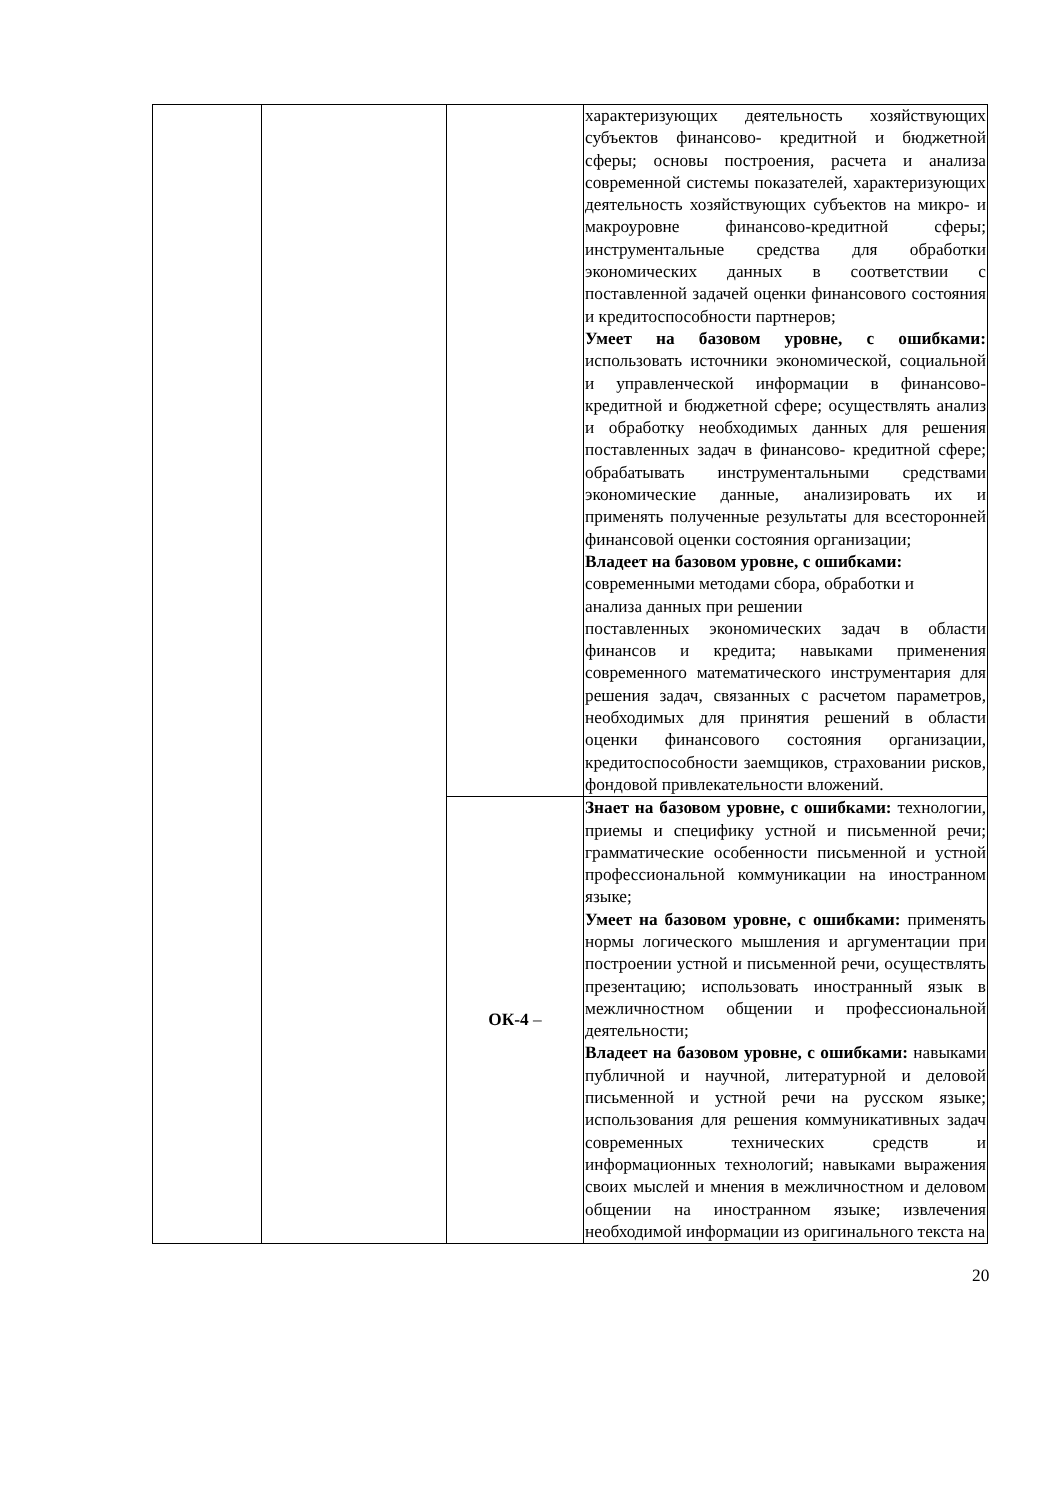| | | | характеризующих деятельность хозяйствующих субъектов финансово- кредитной и бюджетной сферы; основы построения, расчета и анализа современной системы показателей, характеризующих деятельность хозяйствующих субъектов на микро- и макроуровне финансово-кредитной сферы; инструментальные средства для обработки экономических данных в соответствии с поставленной задачей оценки финансового состояния и кредитоспособности партнеров; Умеет на базовом уровне, с ошибками: использовать источники экономической, социальной и управленческой информации в финансово-кредитной и бюджетной сфере; осуществлять анализ и обработку необходимых данных для решения поставленных задач в финансово- кредитной сфере; обрабатывать инструментальными средствами экономические данные, анализировать их и применять полученные результаты для всесторонней финансовой оценки состояния организации; Владеет на базовом уровне, с ошибками: современными методами сбора, обработки и анализа данных при решении поставленных экономических задач в области финансов и кредита; навыками применения современного математического инструментария для решения задач, связанных с расчетом параметров, необходимых для принятия решений в области оценки финансового состояния организации, кредитоспособности заемщиков, страховании рисков, фондовой привлекательности вложений. |
| | | ОК-4 – | Знает на базовом уровне, с ошибками: технологии, приемы и специфику устной и письменной речи; грамматические особенности письменной и устной профессиональной коммуникации на иностранном языке; Умеет на базовом уровне, с ошибками: применять нормы логического мышления и аргументации при построении устной и письменной речи, осуществлять презентацию; использовать иностранный язык в межличностном общении и профессиональной деятельности; Владеет на базовом уровне, с ошибками: навыками публичной и научной, литературной и деловой письменной и устной речи на русском языке; использования для решения коммуникативных задач современных технических средств и информационных технологий; навыками выражения своих мыслей и мнения в межличностном и деловом общении на иностранном языке; извлечения необходимой информации из оригинального текста на |
20